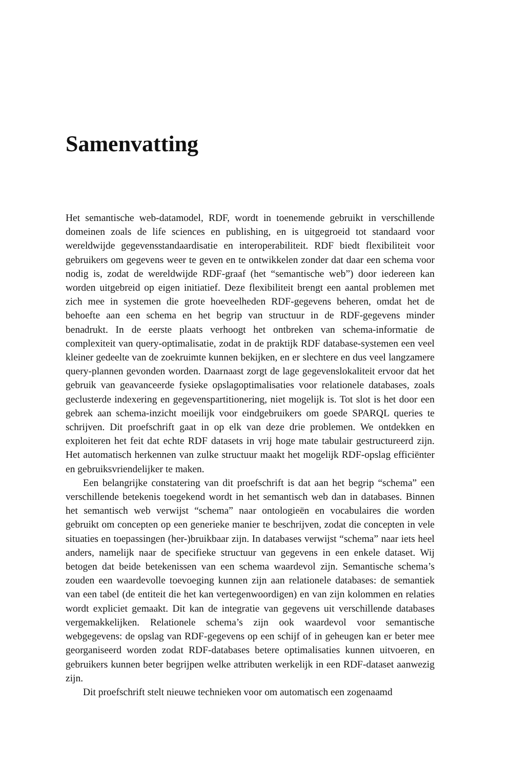Samenvatting
Het semantische web-datamodel, RDF, wordt in toenemende gebruikt in verschillende domeinen zoals de life sciences en publishing, en is uitgegroeid tot standaard voor wereldwijde gegevensstandaardisatie en interoperabiliteit. RDF biedt flexibiliteit voor gebruikers om gegevens weer te geven en te ontwikkelen zonder dat daar een schema voor nodig is, zodat de wereldwijde RDF-graaf (het “semantische web”) door iedereen kan worden uitgebreid op eigen initiatief. Deze flexibiliteit brengt een aantal problemen met zich mee in systemen die grote hoeveelheden RDF-gegevens beheren, omdat het de behoefte aan een schema en het begrip van structuur in de RDF-gegevens minder benadrukt. In de eerste plaats verhoogt het ontbreken van schema-informatie de complexiteit van query-optimalisatie, zodat in de praktijk RDF database-systemen een veel kleiner gedeelte van de zoekruimte kunnen bekijken, en er slechtere en dus veel langzamere query-plannen gevonden worden. Daarnaast zorgt de lage gegevenslokaliteit ervoor dat het gebruik van geavanceerde fysieke opslagoptimalisaties voor relationele databases, zoals geclusterde indexering en gegevenspartitionering, niet mogelijk is. Tot slot is het door een gebrek aan schema-inzicht moeilijk voor eindgebruikers om goede SPARQL queries te schrijven. Dit proefschrift gaat in op elk van deze drie problemen. We ontdekken en exploiteren het feit dat echte RDF datasets in vrij hoge mate tabulair gestructureerd zijn. Het automatisch herkennen van zulke structuur maakt het mogelijk RDF-opslag efficiënter en gebruiksvriendelijker te maken.
Een belangrijke constatering van dit proefschrift is dat aan het begrip “schema” een verschillende betekenis toegekend wordt in het semantisch web dan in databases. Binnen het semantisch web verwijst “schema” naar ontologieën en vocabulaires die worden gebruikt om concepten op een generieke manier te beschrijven, zodat die concepten in vele situaties en toepassingen (her-)bruikbaar zijn. In databases verwijst “schema” naar iets heel anders, namelijk naar de specifieke structuur van gegevens in een enkele dataset. Wij betogen dat beide betekenissen van een schema waardevol zijn. Semantische schema’s zouden een waardevolle toevoeging kunnen zijn aan relationele databases: de semantiek van een tabel (de entiteit die het kan vertegenwoordigen) en van zijn kolommen en relaties wordt expliciet gemaakt. Dit kan de integratie van gegevens uit verschillende databases vergemakkelijken. Relationele schema’s zijn ook waardevol voor semantische webgegevens: de opslag van RDF-gegevens op een schijf of in geheugen kan er beter mee georganiseerd worden zodat RDF-databases betere optimalisaties kunnen uitvoeren, en gebruikers kunnen beter begrijpen welke attributen werkelijk in een RDF-dataset aanwezig zijn.
Dit proefschrift stelt nieuwe technieken voor om automatisch een zogenaamd